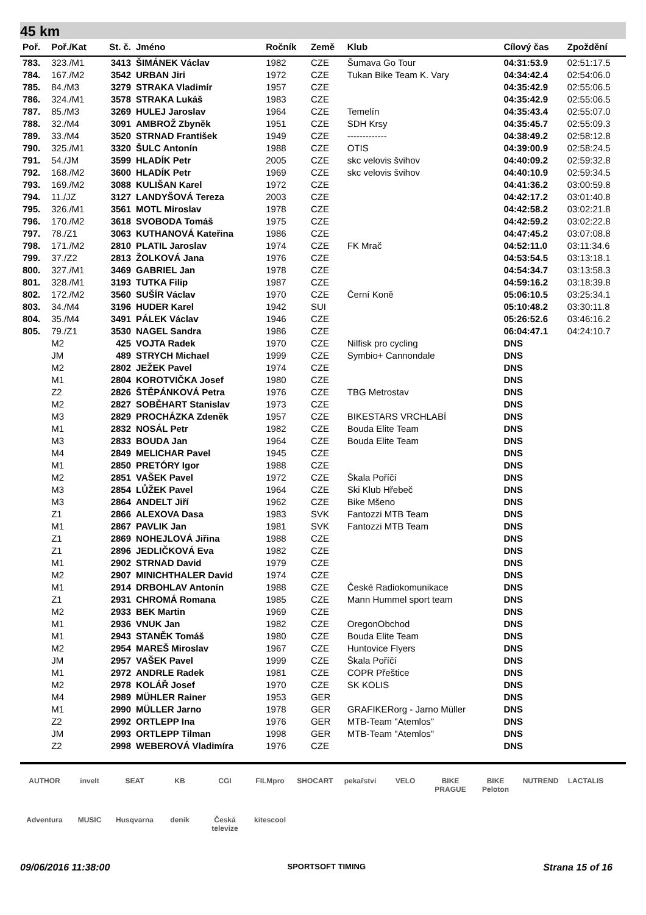45 km
| Poř. | Poř./Kat | St. č. | Jméno | Ročník | Země | Klub | Cílový čas | Zpoždění |
| --- | --- | --- | --- | --- | --- | --- | --- | --- |
| 783. | 323./M1 | 3413 | ŠIMÁNEK Václav | 1982 | CZE | Šumava Go Tour | 04:31:53.9 | 02:51:17.5 |
| 784. | 167./M2 | 3542 | URBAN Jiri | 1972 | CZE | Tukan Bike Team K. Vary | 04:34:42.4 | 02:54:06.0 |
| 785. | 84./M3 | 3279 | STRAKA Vladimír | 1957 | CZE | | 04:35:42.9 | 02:55:06.5 |
| 786. | 324./M1 | 3578 | STRAKA Lukáš | 1983 | CZE | | 04:35:42.9 | 02:55:06.5 |
| 787. | 85./M3 | 3269 | HULEJ Jaroslav | 1964 | CZE | Temelín | 04:35:43.4 | 02:55:07.0 |
| 788. | 32./M4 | 3091 | AMBROŽ Zbyněk | 1951 | CZE | SDH Krsy | 04:35:45.7 | 02:55:09.3 |
| 789. | 33./M4 | 3520 | STRNAD František | 1949 | CZE | ------------- | 04:38:49.2 | 02:58:12.8 |
| 790. | 325./M1 | 3320 | ŠULC Antonín | 1988 | CZE | OTIS | 04:39:00.9 | 02:58:24.5 |
| 791. | 54./JM | 3599 | HLADÍK Petr | 2005 | CZE | skc velovis švihov | 04:40:09.2 | 02:59:32.8 |
| 792. | 168./M2 | 3600 | HLADÍK Petr | 1969 | CZE | skc velovis švihov | 04:40:10.9 | 02:59:34.5 |
| 793. | 169./M2 | 3088 | KULIŠAN Karel | 1972 | CZE | | 04:41:36.2 | 03:00:59.8 |
| 794. | 11./JZ | 3127 | LANDYŠOVÁ Tereza | 2003 | CZE | | 04:42:17.2 | 03:01:40.8 |
| 795. | 326./M1 | 3561 | MOTL Miroslav | 1978 | CZE | | 04:42:58.2 | 03:02:21.8 |
| 796. | 170./M2 | 3618 | SVOBODA Tomáš | 1975 | CZE | | 04:42:59.2 | 03:02:22.8 |
| 797. | 78./Z1 | 3063 | KUTHANOVÁ Kateřina | 1986 | CZE | | 04:47:45.2 | 03:07:08.8 |
| 798. | 171./M2 | 2810 | PLATIL Jaroslav | 1974 | CZE | FK Mrač | 04:52:11.0 | 03:11:34.6 |
| 799. | 37./Z2 | 2813 | ŽOLKOVÁ Jana | 1976 | CZE | | 04:53:54.5 | 03:13:18.1 |
| 800. | 327./M1 | 3469 | GABRIEL Jan | 1978 | CZE | | 04:54:34.7 | 03:13:58.3 |
| 801. | 328./M1 | 3193 | TUTKA Filip | 1987 | CZE | | 04:59:16.2 | 03:18:39.8 |
| 802. | 172./M2 | 3560 | SUŠÍR Václav | 1970 | CZE | Černí Koně | 05:06:10.5 | 03:25:34.1 |
| 803. | 34./M4 | 3196 | HUDER Karel | 1942 | SUI | | 05:10:48.2 | 03:30:11.8 |
| 804. | 35./M4 | 3491 | PÁLEK Václav | 1946 | CZE | | 05:26:52.6 | 03:46:16.2 |
| 805. | 79./Z1 | 3530 | NAGEL Sandra | 1986 | CZE | | 06:04:47.1 | 04:24:10.7 |
| | M2 | 425 | VOJTA Radek | 1970 | CZE | Nilfisk pro cycling | DNS | |
| | JM | 489 | STRYCH Michael | 1999 | CZE | Symbio+ Cannondale | DNS | |
| | M2 | 2802 | JEŽEK Pavel | 1974 | CZE | | DNS | |
| | M1 | 2804 | KOROTVIČKA Josef | 1980 | CZE | | DNS | |
| | Z2 | 2826 | ŠTĚPÁNKOVÁ Petra | 1976 | CZE | TBG Metrostav | DNS | |
| | M2 | 2827 | SOBĚHART Stanislav | 1973 | CZE | | DNS | |
| | M3 | 2829 | PROCHÁZKA Zdeněk | 1957 | CZE | BIKESTARS VRCHLABÍ | DNS | |
| | M1 | 2832 | NOSÁL Petr | 1982 | CZE | Bouda Elite Team | DNS | |
| | M3 | 2833 | BOUDA Jan | 1964 | CZE | Bouda Elite Team | DNS | |
| | M4 | 2849 | MELICHAR Pavel | 1945 | CZE | | DNS | |
| | M1 | 2850 | PRETÓRY Igor | 1988 | CZE | | DNS | |
| | M2 | 2851 | VAŠEK Pavel | 1972 | CZE | Škala Poříčí | DNS | |
| | M3 | 2854 | LŮŽEK Pavel | 1964 | CZE | Ski Klub Hřebeč | DNS | |
| | M3 | 2864 | ANDELT Jiří | 1962 | CZE | Bike Mšeno | DNS | |
| | Z1 | 2866 | ALEXOVA Dasa | 1983 | SVK | Fantozzi MTB Team | DNS | |
| | M1 | 2867 | PAVLIK Jan | 1981 | SVK | Fantozzi MTB Team | DNS | |
| | Z1 | 2869 | NOHEJLOVÁ Jiřina | 1988 | CZE | | DNS | |
| | Z1 | 2896 | JEDLIČKOVÁ Eva | 1982 | CZE | | DNS | |
| | M1 | 2902 | STRNAD David | 1979 | CZE | | DNS | |
| | M2 | 2907 | MINICHTHALER David | 1974 | CZE | | DNS | |
| | M1 | 2914 | DRBOHLAV Antonín | 1988 | CZE | České Radiokomunikace | DNS | |
| | Z1 | 2931 | CHROMÁ Romana | 1985 | CZE | Mann Hummel sport team | DNS | |
| | M2 | 2933 | BEK Martin | 1969 | CZE | | DNS | |
| | M1 | 2936 | VNUK Jan | 1982 | CZE | OregonObchod | DNS | |
| | M1 | 2943 | STANĚK Tomáš | 1980 | CZE | Bouda Elite Team | DNS | |
| | M2 | 2954 | MAREŠ Miroslav | 1967 | CZE | Huntovice Flyers | DNS | |
| | JM | 2957 | VAŠEK Pavel | 1999 | CZE | Škala Poříčí | DNS | |
| | M1 | 2972 | ANDRLE Radek | 1981 | CZE | COPR Přeštice | DNS | |
| | M2 | 2978 | KOLÁŘ Josef | 1970 | CZE | SK KOLIS | DNS | |
| | M4 | 2989 | MÜHLER Rainer | 1953 | GER | | DNS | |
| | M1 | 2990 | MÜLLER Jarno | 1978 | GER | GRAFIKERorg - Jarno Müller | DNS | |
| | Z2 | 2992 | ORTLEPP Ina | 1976 | GER | MTB-Team "Atemlos" | DNS | |
| | JM | 2993 | ORTLEPP Tilman | 1998 | GER | MTB-Team "Atemlos" | DNS | |
| | Z2 | 2998 | WEBEROVÁ Vladimíra | 1976 | CZE | | DNS | |
AUTHOR invelt SEAT KB CGI FILMpro SHOCART pekařství VELO BIKE PRAGUE BIKE Peloton NUTREND LACTALIS Adventura MUSIC Husqvarna deník Česká televize kitescool
09/06/2016 11:38:00 SPORTSOFT TIMING Strana 15 of 16